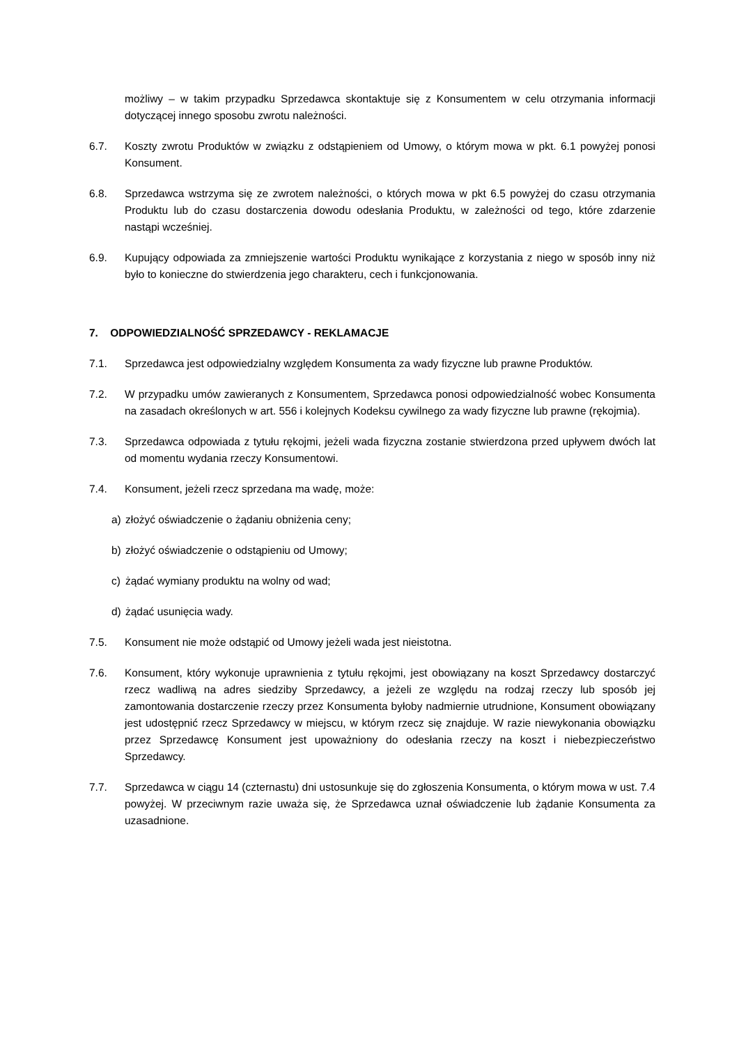możliwy – w takim przypadku Sprzedawca skontaktuje się z Konsumentem w celu otrzymania informacji dotyczącej innego sposobu zwrotu należności.
6.7. Koszty zwrotu Produktów w związku z odstąpieniem od Umowy, o którym mowa w pkt. 6.1 powyżej ponosi Konsument.
6.8. Sprzedawca wstrzyma się ze zwrotem należności, o których mowa w pkt 6.5 powyżej do czasu otrzymania Produktu lub do czasu dostarczenia dowodu odesłania Produktu, w zależności od tego, które zdarzenie nastąpi wcześniej.
6.9. Kupujący odpowiada za zmniejszenie wartości Produktu wynikające z korzystania z niego w sposób inny niż było to konieczne do stwierdzenia jego charakteru, cech i funkcjonowania.
7. ODPOWIEDZIALNOŚĆ SPRZEDAWCY - REKLAMACJE
7.1. Sprzedawca jest odpowiedzialny względem Konsumenta za wady fizyczne lub prawne Produktów.
7.2. W przypadku umów zawieranych z Konsumentem, Sprzedawca ponosi odpowiedzialność wobec Konsumenta na zasadach określonych w art. 556 i kolejnych Kodeksu cywilnego za wady fizyczne lub prawne (rękojmia).
7.3. Sprzedawca odpowiada z tytułu rękojmi, jeżeli wada fizyczna zostanie stwierdzona przed upływem dwóch lat od momentu wydania rzeczy Konsumentowi.
7.4. Konsument, jeżeli rzecz sprzedana ma wadę, może:
a) złożyć oświadczenie o żądaniu obniżenia ceny;
b) złożyć oświadczenie o odstąpieniu od Umowy;
c) żądać wymiany produktu na wolny od wad;
d) żądać usunięcia wady.
7.5. Konsument nie może odstąpić od Umowy jeżeli wada jest nieistotna.
7.6. Konsument, który wykonuje uprawnienia z tytułu rękojmi, jest obowiązany na koszt Sprzedawcy dostarczyć rzecz wadliwą na adres siedziby Sprzedawcy, a jeżeli ze względu na rodzaj rzeczy lub sposób jej zamontowania dostarczenie rzeczy przez Konsumenta byłoby nadmiernie utrudnione, Konsument obowiązany jest udostępnić rzecz Sprzedawcy w miejscu, w którym rzecz się znajduje. W razie niewykonania obowiązku przez Sprzedawcę Konsument jest upoważniony do odesłania rzeczy na koszt i niebezpieczeństwo Sprzedawcy.
7.7. Sprzedawca w ciągu 14 (czternastu) dni ustosunkuje się do zgłoszenia Konsumenta, o którym mowa w ust. 7.4 powyżej. W przeciwnym razie uważa się, że Sprzedawca uznał oświadczenie lub żądanie Konsumenta za uzasadnione.